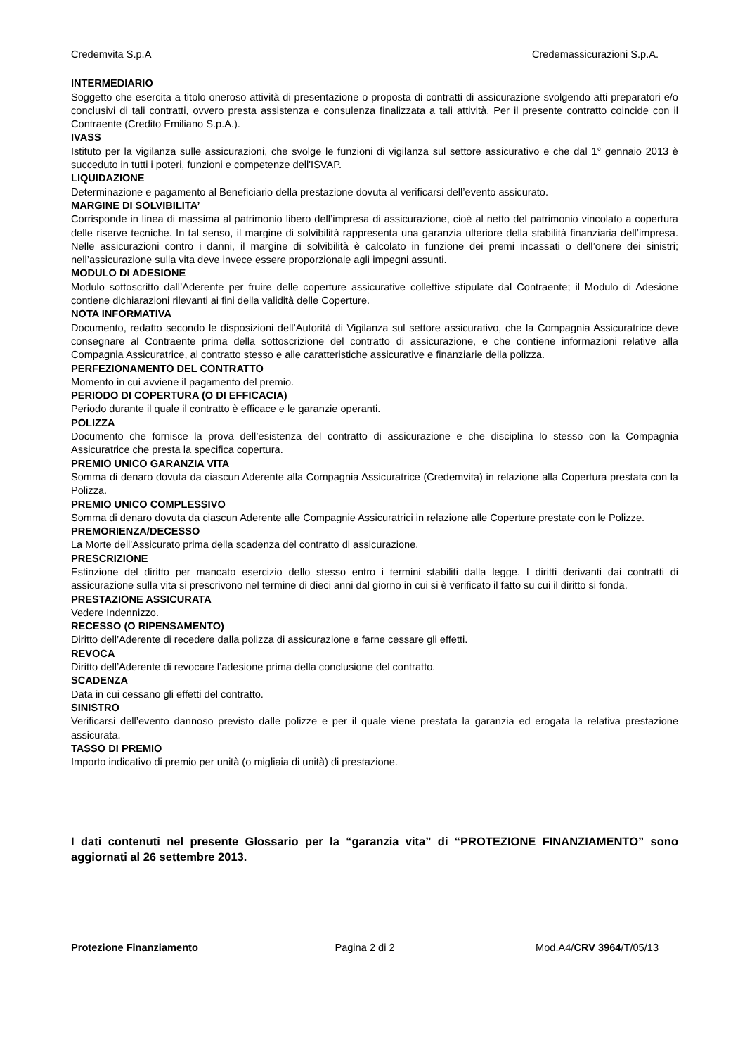Credemvita S.p.A Credemassicurazioni S.p.A.
INTERMEDIARIO
Soggetto che esercita a titolo oneroso attività di presentazione o proposta di contratti di assicurazione svolgendo atti preparatori e/o conclusivi di tali contratti, ovvero presta assistenza e consulenza finalizzata a tali attività. Per il presente contratto coincide con il Contraente (Credito Emiliano S.p.A.).
IVASS
Istituto per la vigilanza sulle assicurazioni, che svolge le funzioni di vigilanza sul settore assicurativo e che dal 1° gennaio 2013 è succeduto in tutti i poteri, funzioni e competenze dell'ISVAP.
LIQUIDAZIONE
Determinazione e pagamento al Beneficiario della prestazione dovuta al verificarsi dell’evento assicurato.
MARGINE DI SOLVIBILITA’
Corrisponde in linea di massima al patrimonio libero dell’impresa di assicurazione, cioè al netto del patrimonio vincolato a copertura delle riserve tecniche. In tal senso, il margine di solvibilità rappresenta una garanzia ulteriore della stabilità finanziaria dell’impresa. Nelle assicurazioni contro i danni, il margine di solvibilità è calcolato in funzione dei premi incassati o dell’onere dei sinistri; nell’assicurazione sulla vita deve invece essere proporzionale agli impegni assunti.
MODULO DI ADESIONE
Modulo sottoscritto dall’Aderente per fruire delle coperture assicurative collettive stipulate dal Contraente; il Modulo di Adesione contiene dichiarazioni rilevanti ai fini della validità delle Coperture.
NOTA INFORMATIVA
Documento, redatto secondo le disposizioni dell’Autorità di Vigilanza sul settore assicurativo, che la Compagnia Assicuratrice deve consegnare al Contraente prima della sottoscrizione del contratto di assicurazione, e che contiene informazioni relative alla Compagnia Assicuratrice, al contratto stesso e alle caratteristiche assicurative e finanziarie della polizza.
PERFEZIONAMENTO DEL CONTRATTO
Momento in cui avviene il pagamento del premio.
PERIODO DI COPERTURA (O DI EFFICACIA)
Periodo durante il quale il contratto è efficace e le garanzie operanti.
POLIZZA
Documento che fornisce la prova dell’esistenza del contratto di assicurazione e che disciplina lo stesso con la Compagnia Assicuratrice che presta la specifica copertura.
PREMIO UNICO GARANZIA VITA
Somma di denaro dovuta da ciascun Aderente alla Compagnia Assicuratrice (Credemvita) in relazione alla Copertura prestata con la Polizza.
PREMIO UNICO COMPLESSIVO
Somma di denaro dovuta da ciascun Aderente alle Compagnie Assicuratrici in relazione alle Coperture prestate con le Polizze.
PREMORIENZA/DECESSO
La Morte dell'Assicurato prima della scadenza del contratto di assicurazione.
PRESCRIZIONE
Estinzione del diritto per mancato esercizio dello stesso entro i termini stabiliti dalla legge. I diritti derivanti dai contratti di assicurazione sulla vita si prescrivono nel termine di dieci anni dal giorno in cui si è verificato il fatto su cui il diritto si fonda.
PRESTAZIONE ASSICURATA
Vedere Indennizzo.
RECESSO (O RIPENSAMENTO)
Diritto dell’Aderente di recedere dalla polizza di assicurazione e farne cessare gli effetti.
REVOCA
Diritto dell’Aderente di revocare l’adesione prima della conclusione del contratto.
SCADENZA
Data in cui cessano gli effetti del contratto.
SINISTRO
Verificarsi dell’evento dannoso previsto dalle polizze e per il quale viene prestata la garanzia ed erogata la relativa prestazione assicurata.
TASSO DI PREMIO
Importo indicativo di premio per unità (o migliaia di unità) di prestazione.
I dati contenuti nel presente Glossario per la “garanzia vita” di “PROTEZIONE FINANZIAMENTO” sono aggiornati al 26 settembre 2013.
Protezione Finanziamento Pagina 2 di 2 Mod.A4/CRV 3964/T/05/13